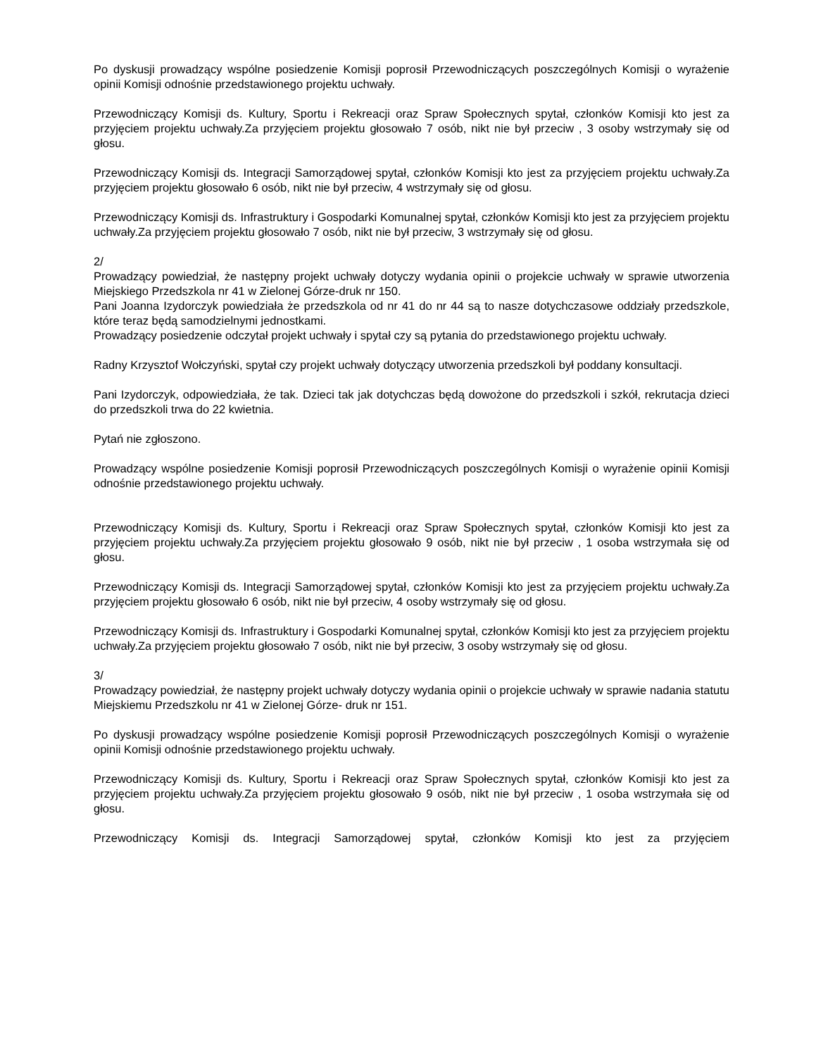Po dyskusji prowadzący wspólne posiedzenie Komisji poprosił Przewodniczących poszczególnych Komisji o wyrażenie opinii Komisji odnośnie przedstawionego projektu uchwały.
Przewodniczący Komisji ds. Kultury, Sportu i Rekreacji oraz Spraw Społecznych spytał, członków Komisji kto jest za przyjęciem projektu uchwały.Za przyjęciem projektu głosowało 7 osób, nikt nie był przeciw , 3 osoby wstrzymały się od głosu.
Przewodniczący Komisji ds. Integracji Samorządowej spytał, członków Komisji kto jest za przyjęciem projektu uchwały.Za przyjęciem projektu głosowało 6 osób, nikt nie był przeciw, 4 wstrzymały się od głosu.
Przewodniczący Komisji ds. Infrastruktury i Gospodarki Komunalnej spytał, członków Komisji kto jest za przyjęciem projektu uchwały.Za przyjęciem projektu głosowało 7 osób, nikt nie był przeciw, 3 wstrzymały się od głosu.
2/
Prowadzący powiedział, że następny projekt uchwały dotyczy wydania opinii o projekcie uchwały w sprawie utworzenia Miejskiego Przedszkola nr 41 w Zielonej Górze-druk nr 150.
Pani Joanna Izydorczyk powiedziała że przedszkola od nr 41 do nr 44 są to nasze dotychczasowe oddziały przedszkole, które teraz będą samodzielnymi jednostkami.
Prowadzący posiedzenie odczytał projekt uchwały i spytał czy są pytania do przedstawionego projektu uchwały.
Radny Krzysztof Wołczyński, spytał czy projekt uchwały dotyczący utworzenia przedszkoli był poddany konsultacji.
Pani Izydorczyk, odpowiedziała, że tak. Dzieci tak jak dotychczas będą dowożone do przedszkoli i szkół, rekrutacja dzieci do przedszkoli trwa do 22 kwietnia.
Pytań nie zgłoszono.
Prowadzący wspólne posiedzenie Komisji poprosił Przewodniczących poszczególnych Komisji o wyrażenie opinii Komisji odnośnie przedstawionego projektu uchwały.
Przewodniczący Komisji ds. Kultury, Sportu i Rekreacji oraz Spraw Społecznych spytał, członków Komisji kto jest za przyjęciem projektu uchwały.Za przyjęciem projektu głosowało 9 osób, nikt nie był przeciw , 1 osoba wstrzymała się od głosu.
Przewodniczący Komisji ds. Integracji Samorządowej spytał, członków Komisji kto jest za przyjęciem projektu uchwały.Za przyjęciem projektu głosowało 6 osób, nikt nie był przeciw, 4 osoby wstrzymały się od głosu.
Przewodniczący Komisji ds. Infrastruktury i Gospodarki Komunalnej spytał, członków Komisji kto jest za przyjęciem projektu uchwały.Za przyjęciem projektu głosowało 7 osób, nikt nie był przeciw, 3 osoby wstrzymały się od głosu.
3/
Prowadzący powiedział, że następny projekt uchwały dotyczy wydania opinii o projekcie uchwały w sprawie nadania statutu Miejskiemu Przedszkolu nr 41 w Zielonej Górze- druk nr 151.
Po dyskusji prowadzący wspólne posiedzenie Komisji poprosił Przewodniczących poszczególnych Komisji o wyrażenie opinii Komisji odnośnie przedstawionego projektu uchwały.
Przewodniczący Komisji ds. Kultury, Sportu i Rekreacji oraz Spraw Społecznych spytał, członków Komisji kto jest za przyjęciem projektu uchwały.Za przyjęciem projektu głosowało 9 osób, nikt nie był przeciw , 1 osoba wstrzymała się od głosu.
Przewodniczący Komisji ds. Integracji Samorządowej spytał, członków Komisji kto jest za przyjęciem